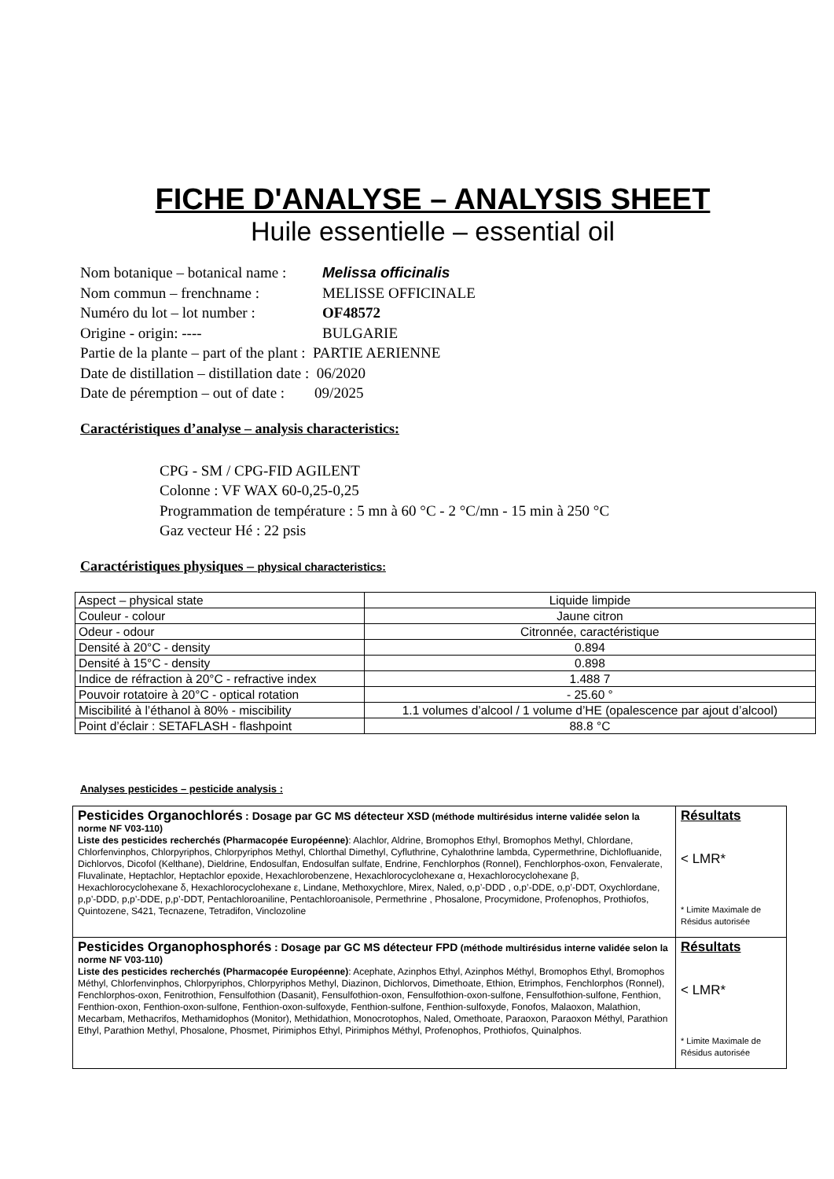FICHE D'ANALYSE – ANALYSIS SHEET
Huile essentielle – essential oil
Nom botanique – botanical name : Melissa officinalis
Nom commun – frenchname : MELISSE OFFICINALE
Numéro du lot – lot number : OF48572
Origine - origin: ---- BULGARIE
Partie de la plante – part of the plant : PARTIE AERIENNE
Date de distillation – distillation date : 06/2020
Date de péremption – out of date : 09/2025
Caractéristiques d’analyse – analysis characteristics:
CPG - SM / CPG-FID AGILENT
Colonne : VF WAX 60-0,25-0,25
Programmation de température : 5 mn à 60 °C - 2 °C/mn - 15 min à 250 °C
Gaz vecteur Hé : 22 psis
Caractéristiques physiques – physical characteristics:
| Aspect – physical state | Liquide limpide |
| Couleur - colour | Jaune citron |
| Odeur - odour | Citronnée, caractéristique |
| Densité à 20°C - density | 0.894 |
| Densité à 15°C - density | 0.898 |
| Indice de réfraction à 20°C - refractive index | 1.488 7 |
| Pouvoir rotatoire à 20°C - optical rotation | - 25.60 ° |
| Miscibilité à l’éthanol à 80% - miscibility | 1.1 volumes d’alcool / 1 volume d’HE (opalescence par ajout d’alcool) |
| Point d’éclair : SETAFLASH - flashpoint | 88.8 °C |
Analyses pesticides – pesticide analysis :
| Pesticides Organochlorés : Dosage par GC MS détecteur XSD (méthode multirésidus interne validée selon la norme NF V03-110) Liste des pesticides recherchés (Pharmacopée Européenne) : Alachlor, Aldrine, Bromophos Ethyl, Bromophos Methyl, Chlordane, Chlorfenvinphos, Chlorpyriphos, Chlorpyriphos Methyl, Chlorthal Dimethyl, Cyfluthrine, Cyhalothrine lambda, Cypermethrine, Dichlofluanide, Dichlorvos, Dicofol (Kelthane), Dieldrine, Endosulfan, Endosulfan sulfate, Endrine, Fenchlorphos (Ronnel), Fenchlorphos-oxon, Fenvalerate, Fluvalinate, Heptachlor, Heptachlor epoxide, Hexachlorobenzene, Hexachlorocyclohexane α, Hexachlorocyclohexane β, Hexachlorocyclohexane δ, Hexachlorocyclohexane ε, Lindane, Methoxychlore, Mirex, Naled, o,p’-DDD , o,p’-DDE, o,p’-DDT, Oxychlordane, p,p’-DDD, p,p’-DDE, p,p’-DDT, Pentachloroaniline, Pentachloroanisole, Permethrine , Phosalone, Procymidone, Profenophos, Prothiofos, Quintozene, S421, Tecnazene, Tetradifon, Vinclozoline | Résultats < LMR* * Limite Maximale de Résidus autorisée |
| Pesticides Organophosphorés : Dosage par GC MS détecteur FPD (méthode multirésidus interne validée selon la norme NF V03-110) Liste des pesticides recherchés (Pharmacopée Européenne) : Acephate, Azinphos Ethyl, Azinphos Méthyl, Bromophos Ethyl, Bromophos Méthyl, Chlorfenvinphos, Chlorpyriphos, Chlorpyriphos Methyl, Diazinon, Dichlorvos, Dimethoate, Ethion, Etrimphos, Fenchlorphos (Ronnel), Fenchlorphos-oxon, Fenitrothion, Fensulfothion (Dasanit), Fensulfothion-oxon, Fensulfothion-oxon-sulfone, Fensulfothion-sulfone, Fenthion, Fenthion-oxon, Fenthion-oxon-sulfone, Fenthion-oxon-sulfoxyde, Fenthion-sulfone, Fenthion-sulfoxyde, Fonofos, Malaoxon, Malathion, Mecarbam, Methacrifos, Methamidophos (Monitor), Methidathion, Monocrotophos, Naled, Omethoate, Paraoxon, Paraoxon Méthyl, Parathion Ethyl, Parathion Methyl, Phosalone, Phosmet, Pirimiphos Ethyl, Pirimiphos Méthyl, Profenophos, Prothiofos, Quinalphos. | Résultats < LMR* * Limite Maximale de Résidus autorisée |